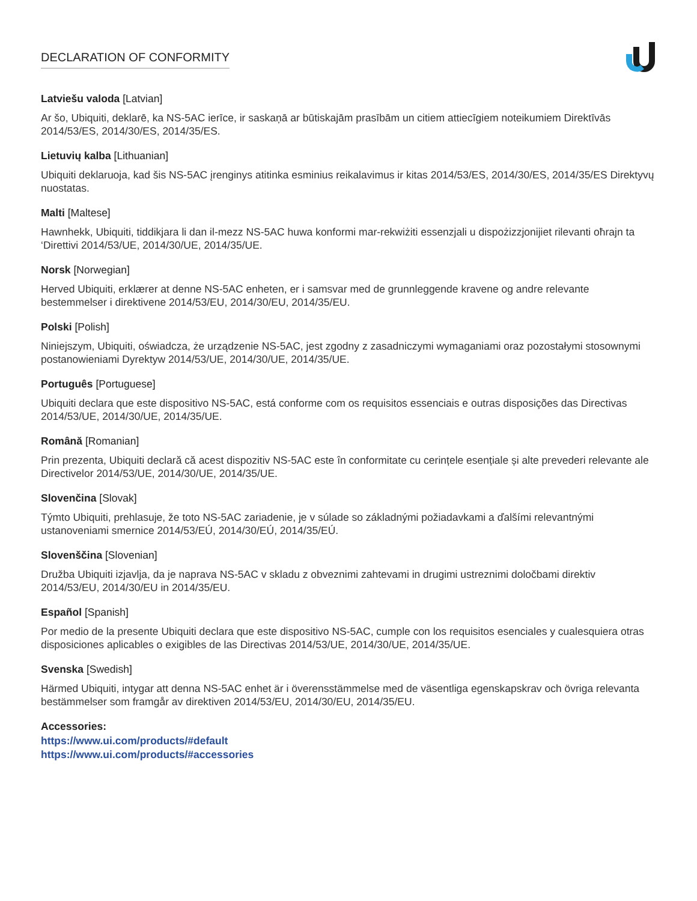DECLARATION OF CONFORMITY
Latviešu valoda [Latvian]
Ar šo, Ubiquiti, deklarē, ka NS-5AC ierīce, ir saskaņā ar būtiskajām prasībām un citiem attiecīgiem noteikumiem Direktīvās 2014/53/ES, 2014/30/ES, 2014/35/ES.
Lietuvių kalba [Lithuanian]
Ubiquiti deklaruoja, kad šis NS-5AC įrenginys atitinka esminius reikalavimus ir kitas 2014/53/ES, 2014/30/ES, 2014/35/ES Direktyvų nuostatas.
Malti [Maltese]
Hawnhekk, Ubiquiti, tiddikjara li dan il-mezz NS-5AC huwa konformi mar-rekwiżiti essenzjali u dispożizzjonijiet rilevanti oħrajn ta ‘Direttivi 2014/53/UE, 2014/30/UE, 2014/35/UE.
Norsk [Norwegian]
Herved Ubiquiti, erklærer at denne NS-5AC enheten, er i samsvar med de grunnleggende kravene og andre relevante bestemmelser i direktivene 2014/53/EU, 2014/30/EU, 2014/35/EU.
Polski [Polish]
Niniejszym, Ubiquiti, oświadcza, że urządzenie NS-5AC, jest zgodny z zasadniczymi wymaganiami oraz pozostałymi stosownymi postanowieniami Dyrektyw 2014/53/UE, 2014/30/UE, 2014/35/UE.
Português [Portuguese]
Ubiquiti declara que este dispositivo NS-5AC, está conforme com os requisitos essenciais e outras disposições das Directivas 2014/53/UE, 2014/30/UE, 2014/35/UE.
Română [Romanian]
Prin prezenta, Ubiquiti declară că acest dispozitiv NS-5AC este în conformitate cu cerințele esențiale și alte prevederi relevante ale Directivelor 2014/53/UE, 2014/30/UE, 2014/35/UE.
Slovenčina [Slovak]
Týmto Ubiquiti, prehlasuje, že toto NS-5AC zariadenie, je v súlade so základnými požiadavkami a ďalšími relevantnými ustanoveniami smernice 2014/53/EÚ, 2014/30/EÚ, 2014/35/EÚ.
Slovenščina [Slovenian]
Družba Ubiquiti izjavlja, da je naprava NS-5AC v skladu z obveznimi zahtevami in drugimi ustreznimi določbami direktiv 2014/53/EU, 2014/30/EU in 2014/35/EU.
Español [Spanish]
Por medio de la presente Ubiquiti declara que este dispositivo NS-5AC, cumple con los requisitos esenciales y cualesquiera otras disposiciones aplicables o exigibles de las Directivas 2014/53/UE, 2014/30/UE, 2014/35/UE.
Svenska [Swedish]
Härmed Ubiquiti, intygar att denna NS-5AC enhet är i överensstämmelse med de väsentliga egenskapskrav och övriga relevanta bestämmelser som framgår av direktiven 2014/53/EU, 2014/30/EU, 2014/35/EU.
Accessories:
https://www.ui.com/products/#default
https://www.ui.com/products/#accessories